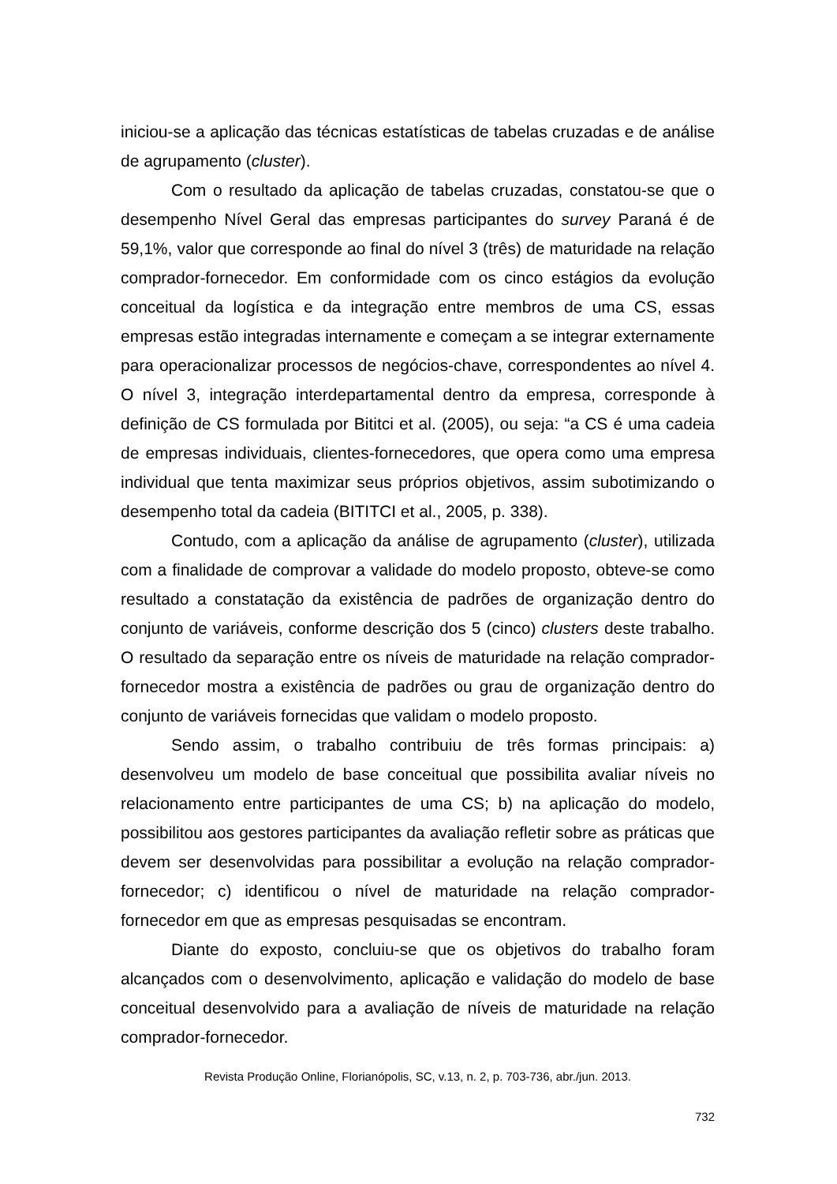iniciou-se a aplicação das técnicas estatísticas de tabelas cruzadas e de análise de agrupamento (cluster).
Com o resultado da aplicação de tabelas cruzadas, constatou-se que o desempenho Nível Geral das empresas participantes do survey Paraná é de 59,1%, valor que corresponde ao final do nível 3 (três) de maturidade na relação comprador-fornecedor. Em conformidade com os cinco estágios da evolução conceitual da logística e da integração entre membros de uma CS, essas empresas estão integradas internamente e começam a se integrar externamente para operacionalizar processos de negócios-chave, correspondentes ao nível 4. O nível 3, integração interdepartamental dentro da empresa, corresponde à definição de CS formulada por Bititci et al. (2005), ou seja: “a CS é uma cadeia de empresas individuais, clientes-fornecedores, que opera como uma empresa individual que tenta maximizar seus próprios objetivos, assim subotimizando o desempenho total da cadeia (BITITCI et al., 2005, p. 338).
Contudo, com a aplicação da análise de agrupamento (cluster), utilizada com a finalidade de comprovar a validade do modelo proposto, obteve-se como resultado a constatação da existência de padrões de organização dentro do conjunto de variáveis, conforme descrição dos 5 (cinco) clusters deste trabalho. O resultado da separação entre os níveis de maturidade na relação comprador-fornecedor mostra a existência de padrões ou grau de organização dentro do conjunto de variáveis fornecidas que validam o modelo proposto.
Sendo assim, o trabalho contribuiu de três formas principais: a) desenvolveu um modelo de base conceitual que possibilita avaliar níveis no relacionamento entre participantes de uma CS; b) na aplicação do modelo, possibilitou aos gestores participantes da avaliação refletir sobre as práticas que devem ser desenvolvidas para possibilitar a evolução na relação comprador-fornecedor; c) identificou o nível de maturidade na relação comprador-fornecedor em que as empresas pesquisadas se encontram.
Diante do exposto, concluiu-se que os objetivos do trabalho foram alcançados com o desenvolvimento, aplicação e validação do modelo de base conceitual desenvolvido para a avaliação de níveis de maturidade na relação comprador-fornecedor.
Revista Produção Online, Florianópolis, SC, v.13, n. 2, p. 703-736, abr./jun. 2013.
732